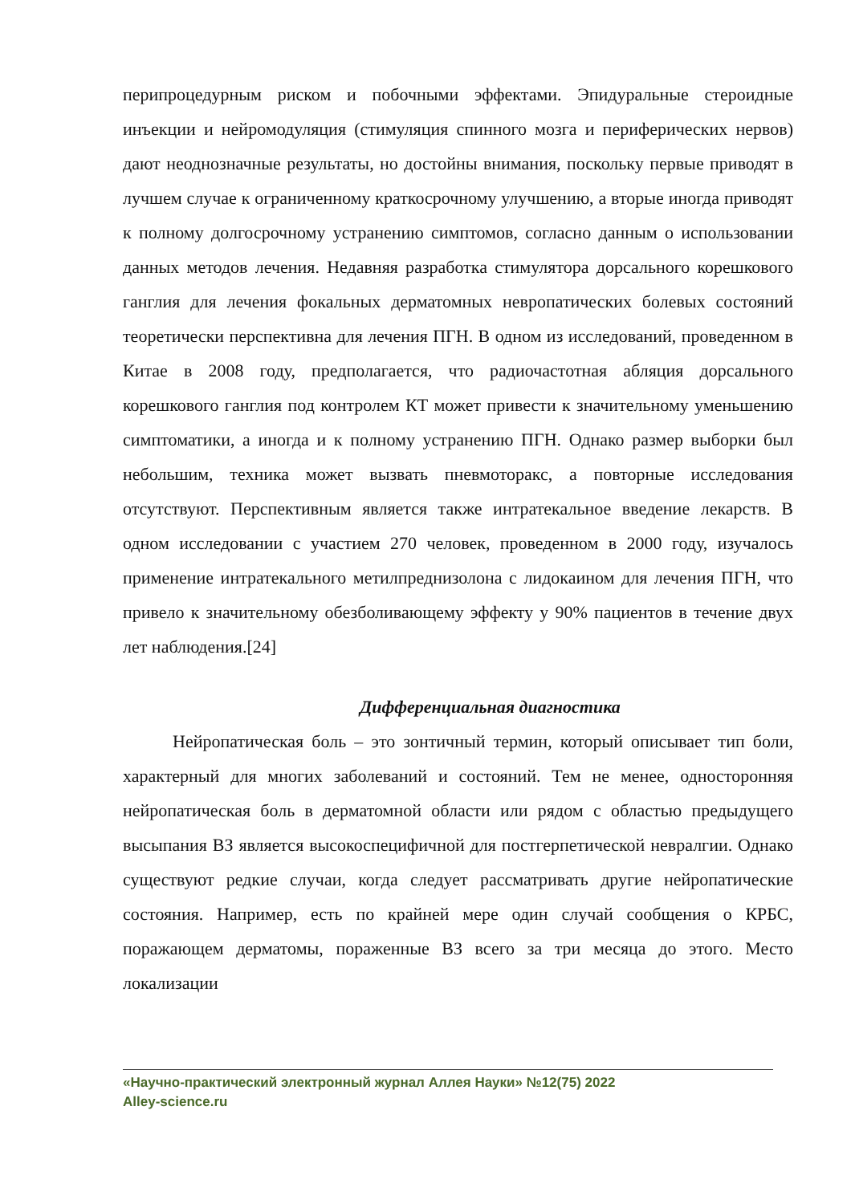перипроцедурным риском и побочными эффектами. Эпидуральные стероидные инъекции и нейромодуляция (стимуляция спинного мозга и периферических нервов) дают неоднозначные результаты, но достойны внимания, поскольку первые приводят в лучшем случае к ограниченному краткосрочному улучшению, а вторые иногда приводят к полному долгосрочному устранению симптомов, согласно данным о использовании данных методов лечения. Недавняя разработка стимулятора дорсального корешкового ганглия для лечения фокальных дерматомных невропатических болевых состояний теоретически перспективна для лечения ПГН. В одном из исследований, проведенном в Китае в 2008 году, предполагается, что радиочастотная абляция дорсального корешкового ганглия под контролем КТ может привести к значительному уменьшению симптоматики, а иногда и к полному устранению ПГН. Однако размер выборки был небольшим, техника может вызвать пневмоторакс, а повторные исследования отсутствуют. Перспективным является также интратекальное введение лекарств. В одном исследовании с участием 270 человек, проведенном в 2000 году, изучалось применение интратекального метилпреднизолона с лидокаином для лечения ПГН, что привело к значительному обезболивающему эффекту у 90% пациентов в течение двух лет наблюдения.[24]
Дифференциальная диагностика
Нейропатическая боль – это зонтичный термин, который описывает тип боли, характерный для многих заболеваний и состояний. Тем не менее, односторонняя нейропатическая боль в дерматомной области или рядом с областью предыдущего высыпания ВЗ является высокоспецифичной для постгерпетической невралгии. Однако существуют редкие случаи, когда следует рассматривать другие нейропатические состояния. Например, есть по крайней мере один случай сообщения о КРБС, поражающем дерматомы, пораженные ВЗ всего за три месяца до этого. Место локализации
«Научно-практический электронный журнал Аллея Науки» №12(75) 2022
Alley-science.ru